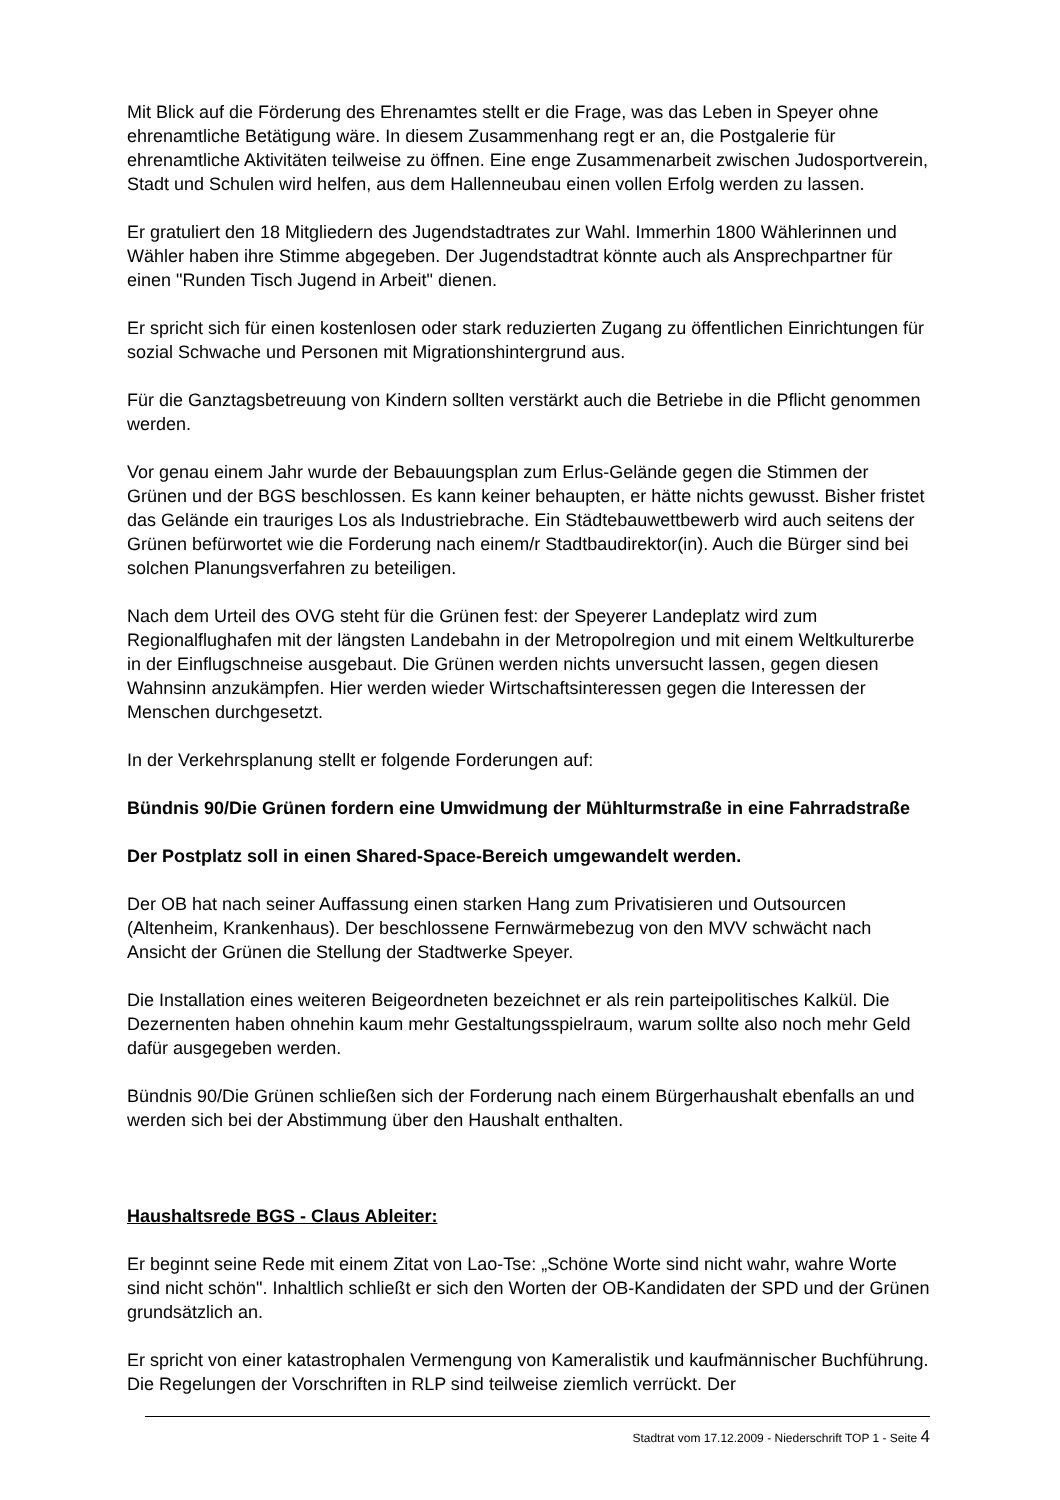Mit Blick auf die Förderung des Ehrenamtes stellt er die Frage, was das Leben in Speyer ohne ehrenamtliche Betätigung wäre. In diesem Zusammenhang regt er an, die Postgalerie für ehrenamtliche Aktivitäten teilweise zu öffnen. Eine enge Zusammenarbeit zwischen Judosportverein, Stadt und Schulen wird helfen, aus dem Hallenneubau einen vollen Erfolg werden zu lassen.
Er gratuliert den 18 Mitgliedern des Jugendstadtrates zur Wahl. Immerhin 1800 Wählerinnen und Wähler haben ihre Stimme abgegeben. Der Jugendstadtrat könnte auch als Ansprechpartner für einen "Runden Tisch Jugend in Arbeit" dienen.
Er spricht sich für einen kostenlosen oder stark reduzierten Zugang zu öffentlichen Einrichtungen für sozial Schwache und Personen mit Migrationshintergrund aus.
Für die Ganztagsbetreuung von Kindern sollten verstärkt auch die Betriebe in die Pflicht genommen werden.
Vor genau einem Jahr wurde der Bebauungsplan zum Erlus-Gelände gegen die Stimmen der Grünen und der BGS beschlossen. Es kann keiner behaupten, er hätte nichts gewusst. Bisher fristet das Gelände ein trauriges Los als Industriebrache. Ein Städtebauwettbewerb wird auch seitens der Grünen befürwortet wie die Forderung nach einem/r Stadtbaudirektor(in). Auch die Bürger sind bei solchen Planungsverfahren zu beteiligen.
Nach dem Urteil des OVG steht für die Grünen fest: der Speyerer Landeplatz wird zum Regionalflughafen mit der längsten Landebahn in der Metropolregion und mit einem Weltkulturerbe in der Einflugschneise ausgebaut. Die Grünen werden nichts unversucht lassen, gegen diesen Wahnsinn anzukämpfen. Hier werden wieder Wirtschaftsinteressen gegen die Interessen der Menschen durchgesetzt.
In der Verkehrsplanung stellt er folgende Forderungen auf:
Bündnis 90/Die Grünen fordern eine Umwidmung der Mühlturmstraße in eine Fahrradstraße
Der Postplatz soll in einen Shared-Space-Bereich umgewandelt werden.
Der OB hat nach seiner Auffassung einen starken Hang zum Privatisieren und Outsourcen (Altenheim, Krankenhaus). Der beschlossene Fernwärmebezug von den MVV schwächt nach Ansicht der Grünen die Stellung der Stadtwerke Speyer.
Die Installation eines weiteren Beigeordneten bezeichnet er als rein parteipolitisches Kalkül. Die Dezernenten haben ohnehin kaum mehr Gestaltungsspielraum, warum sollte also noch mehr Geld dafür ausgegeben werden.
Bündnis 90/Die Grünen schließen sich der Forderung nach einem Bürgerhaushalt ebenfalls an und werden sich bei der Abstimmung über den Haushalt enthalten.
Haushaltsrede BGS - Claus Ableiter:
Er beginnt seine Rede mit einem Zitat von Lao-Tse: „Schöne Worte sind nicht wahr, wahre Worte sind nicht schön". Inhaltlich schließt er sich den Worten der OB-Kandidaten der SPD und der Grünen grundsätzlich an.
Er spricht von einer katastrophalen Vermengung von Kameralistik und kaufmännischer Buchführung. Die Regelungen der Vorschriften in RLP sind teilweise ziemlich verrückt. Der
Stadtrat vom 17.12.2009 - Niederschrift TOP 1 - Seite 4